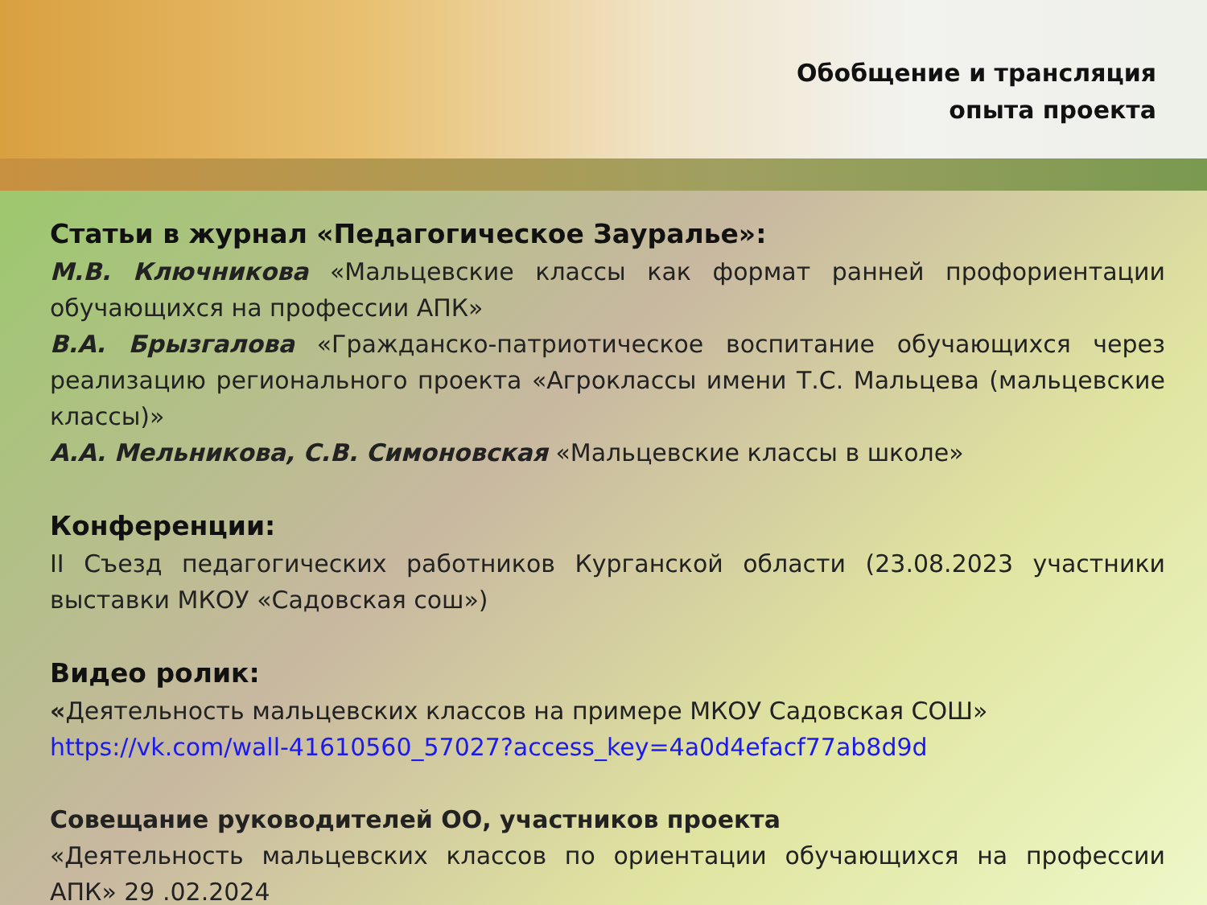Обобщение и трансляция
опыта проекта
Статьи в журнал «Педагогическое Зауралье»:
М.В. Ключникова «Мальцевские классы как формат ранней профориентации обучающихся на профессии АПК»
В.А. Брызгалова «Гражданско-патриотическое воспитание обучающихся через реализацию регионального проекта «Агроклассы имени Т.С. Мальцева (мальцевские классы)»
А.А. Мельникова, С.В. Симоновская «Мальцевские классы в школе»
Конференции:
II Съезд педагогических работников Курганской области (23.08.2023 участники выставки МКОУ «Садовская сош»)
Видео ролик:
«Деятельность мальцевских классов на примере МКОУ Садовская СОШ»
https://vk.com/wall-41610560_57027?access_key=4a0d4efacf77ab8d9d
Совещание руководителей ОО, участников проекта
«Деятельность мальцевских классов по ориентации обучающихся на профессии АПК» 29 .02.2024